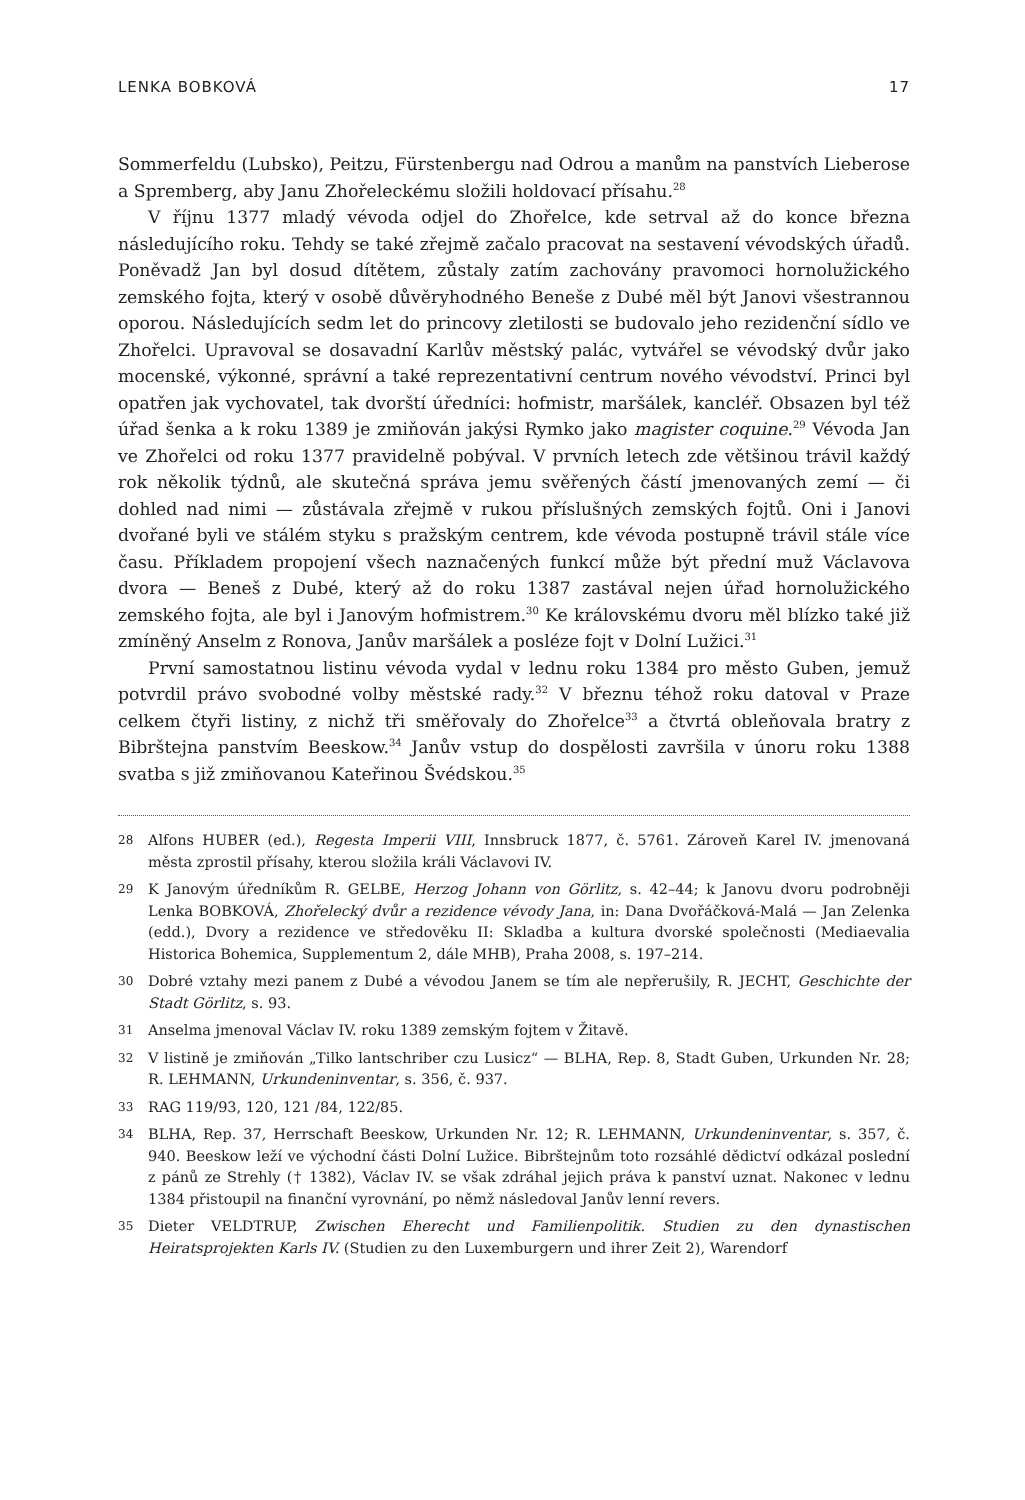LENKA BOBKOVÁ 17
Sommerfeldu (Lubsko), Peitzu, Fürstenbergu nad Odrou a manům na panstvích Lieberose a Spremberg, aby Janu Zhořeleckému složili holdovací přísahu.<sup>28</sup>
V říjnu 1377 mladý vévoda odjel do Zhořelce, kde setrval až do konce března následujícího roku. Tehdy se také zřejmě začalo pracovat na sestavení vévodských úřadů. Poněvadž Jan byl dosud dítětem, zůstaly zatím zachovány pravomoci hornolužického zemského fojta, který v osobě důvěryhodného Beneše z Dubé měl být Janovi všestrannou oporou. Následujících sedm let do princovy zletilosti se budovalo jeho rezidenční sídlo ve Zhořelci. Upravoval se dosavadní Karlův městský palác, vytvářel se vévodský dvůr jako mocenské, výkonné, správní a také reprezentativní centrum nového vévodství. Princi byl opatřen jak vychovatel, tak dvorští úředníci: hofmistr, maršálek, kancléř. Obsazen byl též úřad šenka a k roku 1389 je zmiňován jakýsi Rymko jako magister coquine.<sup>29</sup> Vévoda Jan ve Zhořelci od roku 1377 pravidelně pobýval. V prvních letech zde většinou trávil každý rok několik týdnů, ale skutečná správa jemu svěřených částí jmenovaných zemí — či dohled nad nimi — zůstávala zřejmě v rukou příslušných zemských fojtů. Oni i Janovi dvořané byli ve stálém styku s pražským centrem, kde vévoda postupně trávil stále více času. Příkladem propojení všech naznačených funkcí může být přední muž Václavova dvora — Beneš z Dubé, který až do roku 1387 zastával nejen úřad hornolužického zemského fojta, ale byl i Janovým hofmistrem.<sup>30</sup> Ke královskému dvoru měl blízko také již zmíněný Anselm z Ronova, Janův maršálek a posléze fojt v Dolní Lužici.<sup>31</sup>
První samostatnou listinu vévoda vydal v lednu roku 1384 pro město Guben, jemuž potvrdil právo svobodné volby městské rady.<sup>32</sup> V březnu téhož roku datoval v Praze celkem čtyři listiny, z nichž tři směřovaly do Zhořelce<sup>33</sup> a čtvrtá obleňovala bratry z Bibrštejna panstvím Beeskow.<sup>34</sup> Janův vstup do dospělosti završila v únoru roku 1388 svatba s již zmiňovanou Kateřinou Švédskou.<sup>35</sup>
28 Alfons HUBER (ed.), Regesta Imperii VIII, Innsbruck 1877, č. 5761. Zároveň Karel IV. jmenovaná města zprostil přísahy, kterou složila králi Václavovi IV.
29 K Janovým úředníkům R. GELBE, Herzog Johann von Görlitz, s. 42–44; k Janovu dvoru podrobněji Lenka BOBKOVÁ, Zhořelecký dvůr a rezidence vévody Jana, in: Dana Dvořáčková-Malá — Jan Zelenka (edd.), Dvory a rezidence ve středověku II: Skladba a kultura dvorské společnosti (Mediaevalia Historica Bohemica, Supplementum 2, dále MHB), Praha 2008, s. 197–214.
30 Dobré vztahy mezi panem z Dubé a vévodou Janem se tím ale nepřerušily, R. JECHT, Geschichte der Stadt Görlitz, s. 93.
31 Anselma jmenoval Václav IV. roku 1389 zemským fojtem v Žitavě.
32 V listině je zmiňován „Tilko lantschriber czu Lusicz“ — BLHA, Rep. 8, Stadt Guben, Urkunden Nr. 28; R. LEHMANN, Urkundeninventar, s. 356, č. 937.
33 RAG 119/93, 120, 121 /84, 122/85.
34 BLHA, Rep. 37, Herrschaft Beeskow, Urkunden Nr. 12; R. LEHMANN, Urkundeninventar, s. 357, č. 940. Beeskow leží ve východní části Dolní Lužice. Bibrštejnům toto rozsáhlé dědictví odkázal poslední z pánů ze Strehly († 1382), Václav IV. se však zdráhal jejich práva k panství uznat. Nakonec v lednu 1384 přistoupil na finanční vyrovnání, po němž následoval Janův lenní revers.
35 Dieter VELDTRUP, Zwischen Eherecht und Familienpolitik. Studien zu den dynastischen Heiratsprojekten Karls IV. (Studien zu den Luxemburgern und ihrer Zeit 2), Warendorf